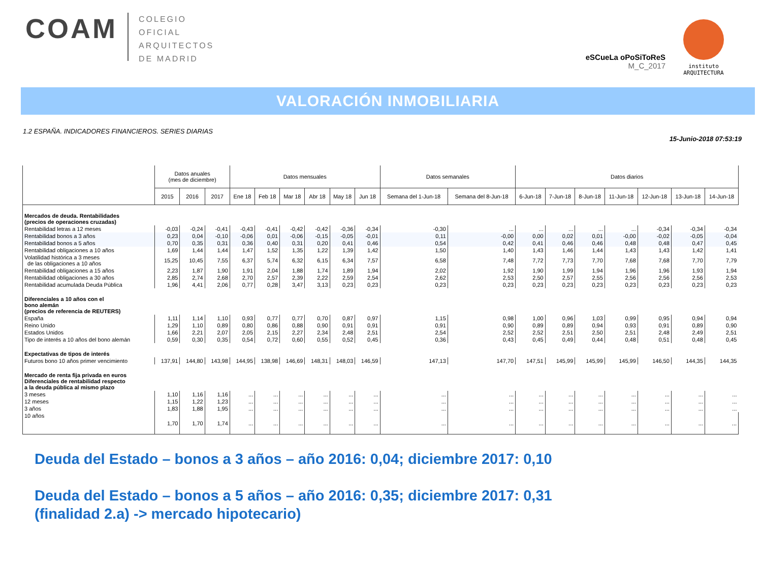COAM
COLEGIO
OFICIAL
ARQUITECTOS
DE MADRID
eSCueLa oPoSiToReS
M_C_2017
instituto
ARQUITECTURA
VALORACIÓN INMOBILIARIA
1.2 ESPAÑA. INDICADORES FINANCIEROS. SERIES DIARIAS 15-Junio-2018 07:53:19
| | Datos anuales (mes de diciembre) | | | Datos mensuales | | | | | | Datos semanales | | Datos diarios | | | | | | |
| --- | --- | --- | --- | --- | --- | --- | --- | --- | --- | --- | --- | --- | --- | --- | --- | --- | --- | --- |
| | 2015 | 2016 | 2017 | Ene 18 | Feb 18 | Mar 18 | Abr 18 | May 18 | Jun 18 | Semana del 1-Jun-18 | Semana del 8-Jun-18 | 6-Jun-18 | 7-Jun-18 | 8-Jun-18 | 11-Jun-18 | 12-Jun-18 | 13-Jun-18 | 14-Jun-18 |
| Mercados de deuda. Rentabilidades (precios de operaciones cruzadas) | | | | | | | | | | | | | | | | | | |
| Rentabilidad letras a 12 meses | -0,03 | -0,24 | -0,41 | -0,43 | -0,41 | -0,42 | -0,42 | -0,36 | -0,34 | -0,30 | ... | ... | ... | ... | ... | -0,34 | -0,34 | -0,34 |
| Rentabilidad bonos a 3 años | 0,23 | 0,04 | -0,10 | -0,06 | 0,01 | -0,06 | -0,15 | -0,05 | -0,01 | 0,11 | -0,00 | 0,00 | 0,02 | 0,01 | -0,00 | -0,02 | -0,05 | -0,04 |
| Rentabilidad bonos a 5 años | 0,70 | 0,35 | 0,31 | 0,36 | 0,40 | 0,31 | 0,20 | 0,41 | 0,46 | 0,54 | 0,42 | 0,41 | 0,46 | 0,46 | 0,48 | 0,48 | 0,47 | 0,45 |
| Rentabilidad obligaciones a 10 años | 1,69 | 1,44 | 1,44 | 1,47 | 1,52 | 1,35 | 1,22 | 1,39 | 1,42 | 1,50 | 1,40 | 1,43 | 1,46 | 1,44 | 1,43 | 1,43 | 1,42 | 1,41 |
| Volatilidad histórica a 3 meses de las obligaciones a 10 años | 15,25 | 10,45 | 7,55 | 6,37 | 5,74 | 6,32 | 6,15 | 6,34 | 7,57 | 6,58 | 7,48 | 7,72 | 7,73 | 7,70 | 7,68 | 7,68 | 7,70 | 7,79 |
| Rentabilidad obligaciones a 15 años | 2,23 | 1,87 | 1,90 | 1,91 | 2,04 | 1,88 | 1,74 | 1,89 | 1,94 | 2,02 | 1,92 | 1,90 | 1,99 | 1,94 | 1,96 | 1,96 | 1,93 | 1,94 |
| Rentabilidad obligaciones a 30 años | 2,85 | 2,74 | 2,68 | 2,70 | 2,57 | 2,39 | 2,22 | 2,59 | 2,54 | 2,62 | 2,53 | 2,50 | 2,57 | 2,55 | 2,56 | 2,56 | 2,56 | 2,53 |
| Rentabilidad acumulada Deuda Pública | 1,96 | 4,41 | 2,06 | 0,77 | 0,28 | 3,47 | 3,13 | 0,23 | 0,23 | 0,23 | 0,23 | 0,23 | 0,23 | 0,23 | 0,23 | 0,23 | 0,23 | 0,23 |
| Diferenciales a 10 años con el bono alemán (precios de referencia de REUTERS) | | | | | | | | | | | | | | | | | | |
| España | 1,11 | 1,14 | 1,10 | 0,93 | 0,77 | 0,77 | 0,70 | 0,87 | 0,97 | 1,15 | 0,98 | 1,00 | 0,96 | 1,03 | 0,99 | 0,95 | 0,94 | 0,94 |
| Reino Unido | 1,29 | 1,10 | 0,89 | 0,80 | 0,86 | 0,88 | 0,90 | 0,91 | 0,91 | 0,91 | 0,90 | 0,89 | 0,89 | 0,94 | 0,93 | 0,91 | 0,89 | 0,90 |
| Estados Unidos | 1,66 | 2,21 | 2,07 | 2,05 | 2,15 | 2,27 | 2,34 | 2,48 | 2,51 | 2,54 | 2,52 | 2,52 | 2,51 | 2,50 | 2,51 | 2,48 | 2,49 | 2,51 |
| Tipo de interés a 10 años del bono alemán | 0,59 | 0,30 | 0,35 | 0,54 | 0,72 | 0,60 | 0,55 | 0,52 | 0,45 | 0,36 | 0,43 | 0,45 | 0,49 | 0,44 | 0,48 | 0,51 | 0,48 | 0,45 |
| Expectativas de tipos de interés | | | | | | | | | | | | | | | | | | |
| Futuros bono 10 años primer vencimiento | 137,91 | 144,80 | 143,98 | 144,95 | 138,98 | 146,69 | 148,31 | 148,03 | 146,59 | 147,13 | 147,70 | 147,51 | 145,99 | 145,99 | 145,99 | 146,50 | 144,35 | 144,35 |
| Mercado de renta fija privada en euros Diferenciales de rentabilidad respecto a la deuda pública al mismo plazo | | | | | | | | | | | | | | | | | | |
| 3 meses | 1,10 | 1,16 | 1,16 | ... | ... | ... | ... | ... | ... | ... | ... | ... | ... | ... | ... | ... | ... | ... |
| 12 meses | 1,15 | 1,22 | 1,23 | ... | ... | ... | ... | ... | ... | ... | ... | ... | ... | ... | ... | ... | ... | ... |
| 3 años | 1,83 | 1,88 | 1,95 | ... | ... | ... | ... | ... | ... | ... | ... | ... | ... | ... | ... | ... | ... | ... |
| 10 años | 1,70 | 1,70 | 1,74 | ... | ... | ... | ... | ... | ... | ... | ... | ... | ... | ... | ... | ... | ... | ... |
Deuda del Estado – bonos a 3 años – año 2016: 0,04; diciembre 2017: 0,10
Deuda del Estado – bonos a 5 años – año 2016: 0,35; diciembre 2017: 0,31
(finalidad 2.a) -> mercado hipotecario)